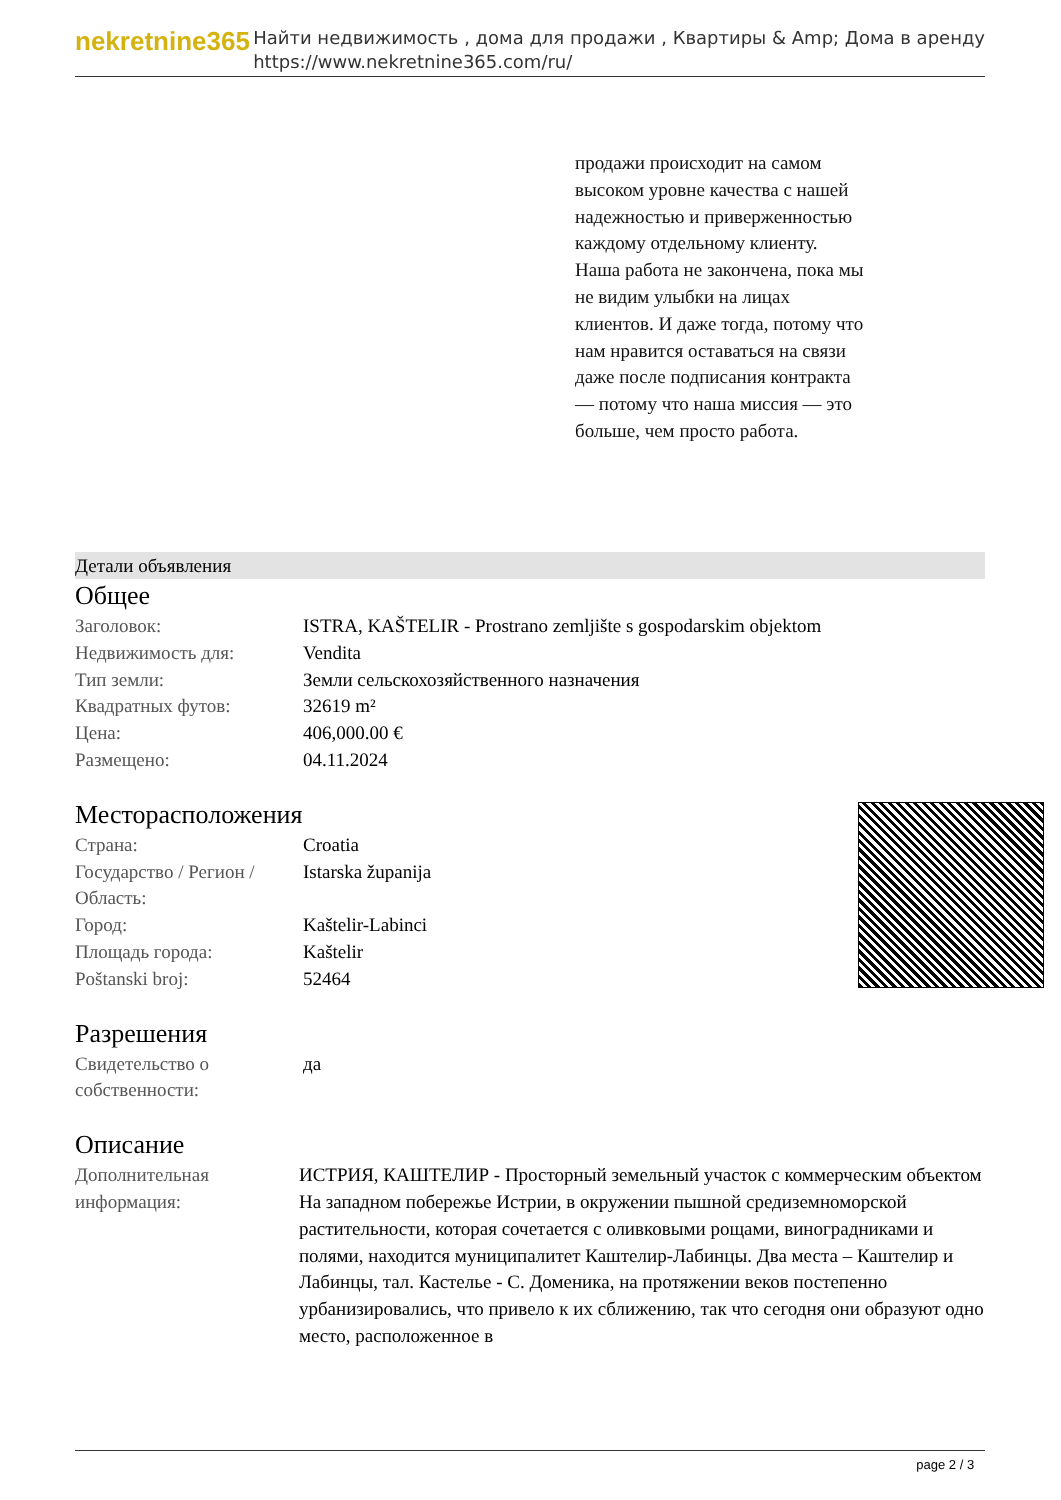nekretnine365
Найти недвижимость , дома для продажи , Квартиры & Amp; Дома в аренду
https://www.nekretnine365.com/ru/
продажи происходит на самом высоком уровне качества с нашей надежностью и приверженностью каждому отдельному клиенту. Наша работа не закончена, пока мы не видим улыбки на лицах клиентов. И даже тогда, потому что нам нравится оставаться на связи даже после подписания контракта — потому что наша миссия — это больше, чем просто работа.
Детали объявления
Общее
| Заголовок: | ISTRA, KAŠTELIR - Prostrano zemljište s gospodarskim objektom |
| Недвижимость для: | Vendita |
| Тип земли: | Земли сельскохозяйственного назначения |
| Квадратных футов: | 32619 m² |
| Цена: | 406,000.00 € |
| Размещено: | 04.11.2024 |
Месторасположения
| Страна: | Croatia |
| Государство / Регион / Область: | Istarska županija |
| Город: | Kaštelir-Labinci |
| Площадь города: | Kaštelir |
| Poštanski broj: | 52464 |
Разрешения
| Свидетельство о собственности: | да |
Описание
| Дополнительная информация: | ИСТРИЯ, КАШТЕЛИР - Просторный земельный участок с коммерческим объектом На западном побережье Истрии, в окружении пышной средиземноморской растительности, которая сочетается с оливковыми рощами, виноградниками и полями, находится муниципалитет Каштелир-Лабинцы. Два места – Каштелир и Лабинцы, тал. Кастелье - С. Доменика, на протяжении веков постепенно урбанизировались, что привело к их сближению, так что сегодня они образуют одно место, расположенное в |
page 2 / 3